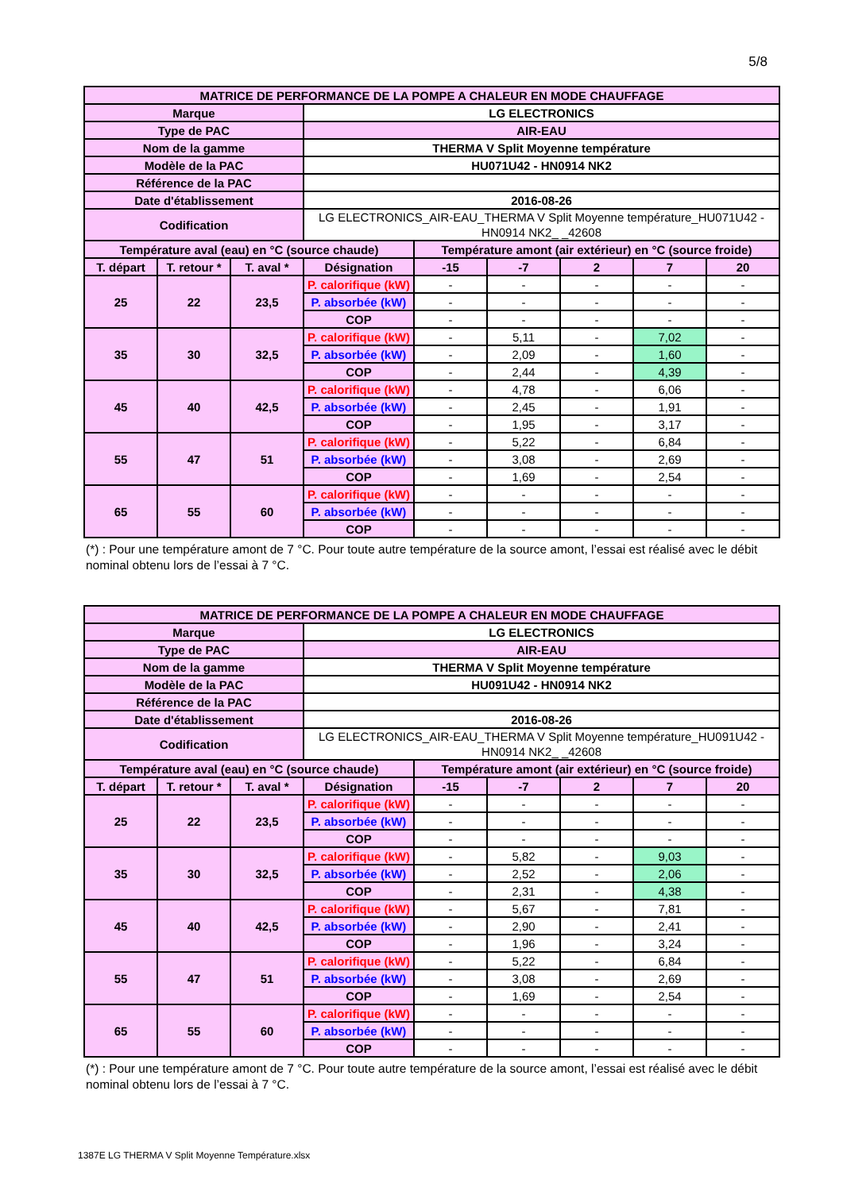5/8
| MATRICE DE PERFORMANCE DE LA POMPE A CHALEUR EN MODE CHAUFFAGE | | | | | | | | |
| --- | --- | --- | --- | --- | --- | --- | --- | --- |
| Marque | | | LG ELECTRONICS | | | | | |
| Type de PAC | | | AIR-EAU | | | | | |
| Nom de la gamme | | | THERMA V Split Moyenne température | | | | | |
| Modèle de la PAC | | | HU071U42 - HN0914 NK2 | | | | | |
| Référence de la PAC | | | | | | | | |
| Date d'établissement | | | 2016-08-26 | | | | | |
| Codification | | | LG ELECTRONICS_AIR-EAU_THERMA V Split Moyenne température_HU071U42 - HN0914 NK2_ _42608 | | | | | |
| Température aval (eau) en °C (source chaude) | | | | Température amont (air extérieur) en °C (source froide) | | | | |
| T. départ | T. retour * | T. aval * | Désignation | -15 | -7 | 2 | 7 | 20 |
| 25 | 22 | 23,5 | P. calorifique (kW) | - | - | - | - | - |
| | | | P. absorbée (kW) | - | - | - | - | - |
| | | | COP | - | - | - | - | - |
| 35 | 30 | 32,5 | P. calorifique (kW) | - | 5,11 | - | 7,02 | - |
| | | | P. absorbée (kW) | - | 2,09 | - | 1,60 | - |
| | | | COP | - | 2,44 | - | 4,39 | - |
| 45 | 40 | 42,5 | P. calorifique (kW) | - | 4,78 | - | 6,06 | - |
| | | | P. absorbée (kW) | - | 2,45 | - | 1,91 | - |
| | | | COP | - | 1,95 | - | 3,17 | - |
| 55 | 47 | 51 | P. calorifique (kW) | - | 5,22 | - | 6,84 | - |
| | | | P. absorbée (kW) | - | 3,08 | - | 2,69 | - |
| | | | COP | - | 1,69 | - | 2,54 | - |
| 65 | 55 | 60 | P. calorifique (kW) | - | - | - | - | - |
| | | | P. absorbée (kW) | - | - | - | - | - |
| | | | COP | - | - | - | - | - |
(*) : Pour une température amont de 7 °C. Pour toute autre température de la source amont, l’essai est réalisé avec le débit nominal obtenu lors de l’essai à 7 °C.
| MATRICE DE PERFORMANCE DE LA POMPE A CHALEUR EN MODE CHAUFFAGE | | | | | | | | |
| --- | --- | --- | --- | --- | --- | --- | --- | --- |
| Marque | | | LG ELECTRONICS | | | | | |
| Type de PAC | | | AIR-EAU | | | | | |
| Nom de la gamme | | | THERMA V Split Moyenne température | | | | | |
| Modèle de la PAC | | | HU091U42 - HN0914 NK2 | | | | | |
| Référence de la PAC | | | | | | | | |
| Date d'établissement | | | 2016-08-26 | | | | | |
| Codification | | | LG ELECTRONICS_AIR-EAU_THERMA V Split Moyenne température_HU091U42 - HN0914 NK2_ _42608 | | | | | |
| Température aval (eau) en °C (source chaude) | | | | Température amont (air extérieur) en °C (source froide) | | | | |
| T. départ | T. retour * | T. aval * | Désignation | -15 | -7 | 2 | 7 | 20 |
| 25 | 22 | 23,5 | P. calorifique (kW) | - | - | - | - | - |
| | | | P. absorbée (kW) | - | - | - | - | - |
| | | | COP | - | - | - | - | - |
| 35 | 30 | 32,5 | P. calorifique (kW) | - | 5,82 | - | 9,03 | - |
| | | | P. absorbée (kW) | - | 2,52 | - | 2,06 | - |
| | | | COP | - | 2,31 | - | 4,38 | - |
| 45 | 40 | 42,5 | P. calorifique (kW) | - | 5,67 | - | 7,81 | - |
| | | | P. absorbée (kW) | - | 2,90 | - | 2,41 | - |
| | | | COP | - | 1,96 | - | 3,24 | - |
| 55 | 47 | 51 | P. calorifique (kW) | - | 5,22 | - | 6,84 | - |
| | | | P. absorbée (kW) | - | 3,08 | - | 2,69 | - |
| | | | COP | - | 1,69 | - | 2,54 | - |
| 65 | 55 | 60 | P. calorifique (kW) | - | - | - | - | - |
| | | | P. absorbée (kW) | - | - | - | - | - |
| | | | COP | - | - | - | - | - |
(*) : Pour une température amont de 7 °C. Pour toute autre température de la source amont, l’essai est réalisé avec le débit nominal obtenu lors de l’essai à 7 °C.
1387E LG THERMA V Split Moyenne Température.xlsx